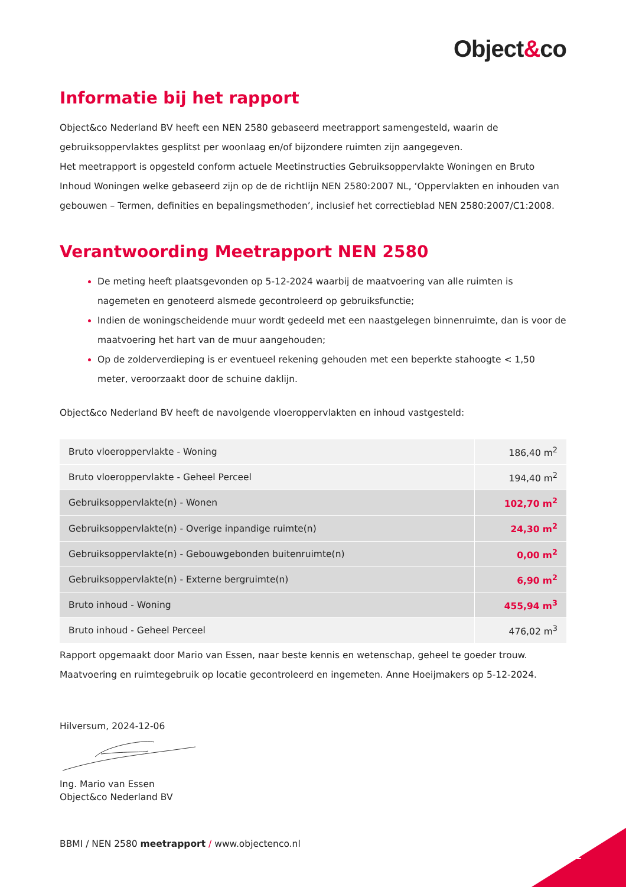Object&co
Informatie bij het rapport
Object&co Nederland BV heeft een NEN 2580 gebaseerd meetrapport samengesteld, waarin de gebruiksoppervlaktes gesplitst per woonlaag en/of bijzondere ruimten zijn aangegeven.
Het meetrapport is opgesteld conform actuele Meetinstructies Gebruiksoppervlakte Woningen en Bruto Inhoud Woningen welke gebaseerd zijn op de de richtlijn NEN 2580:2007 NL, ‘Oppervlakten en inhouden van gebouwen – Termen, definities en bepalingsmethoden’, inclusief het correctieblad NEN 2580:2007/C1:2008.
Verantwoording Meetrapport NEN 2580
De meting heeft plaatsgevonden op 5-12-2024 waarbij de maatvoering van alle ruimten is nagemeten en genoteerd alsmede gecontroleerd op gebruiksfunctie;
Indien de woningscheidende muur wordt gedeeld met een naastgelegen binnenruimte, dan is voor de maatvoering het hart van de muur aangehouden;
Op de zolderverdieping is er eventueel rekening gehouden met een beperkte stahoogte < 1,50 meter, veroorzaakt door de schuine daklijn.
Object&co Nederland BV heeft de navolgende vloeroppervlakten en inhoud vastgesteld:
| Bruto vloeroppervlakte - Woning | 186,40 m<sup>2</sup> |
| Bruto vloeroppervlakte - Geheel Perceel | 194,40 m<sup>2</sup> |
| Gebruiksoppervlakte(n) - Wonen | 102,70 m<sup>2</sup> |
| Gebruiksoppervlakte(n) - Overige inpandige ruimte(n) | 24,30 m<sup>2</sup> |
| Gebruiksoppervlakte(n) - Gebouwgebonden buitenruimte(n) | 0,00 m<sup>2</sup> |
| Gebruiksoppervlakte(n) - Externe bergruimte(n) | 6,90 m<sup>2</sup> |
| Bruto inhoud - Woning | 455,94 m<sup>3</sup> |
| Bruto inhoud - Geheel Perceel | 476,02 m<sup>3</sup> |
Rapport opgemaakt door Mario van Essen, naar beste kennis en wetenschap, geheel te goeder trouw.
Maatvoering en ruimtegebruik op locatie gecontroleerd en ingemeten. Anne Hoeijmakers op 5-12-2024.
Hilversum, 2024-12-06
Ing. Mario van Essen
Object&co Nederland BV
BBMI / NEN 2580 meetrapport / www.objectenco.nl
2